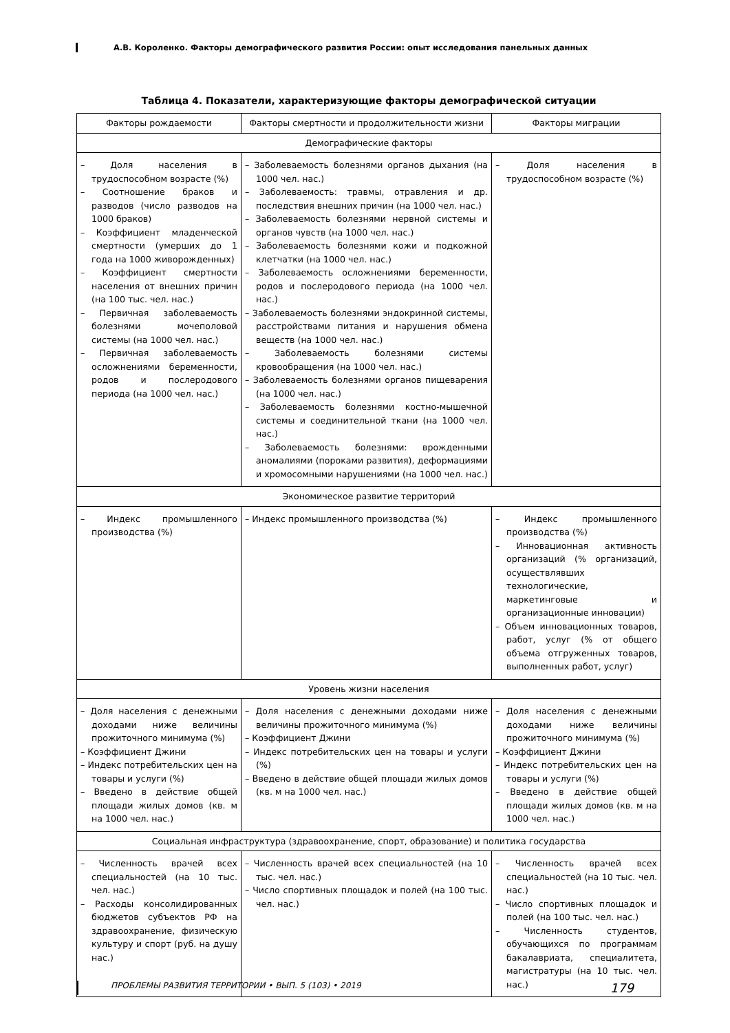А.В. Короленко. Факторы демографического развития России: опыт исследования панельных данных
Таблица 4. Показатели, характеризующие факторы демографической ситуации
| Факторы рождаемости | Факторы смертности и продолжительности жизни | Факторы миграции |
| --- | --- | --- |
| Демографические факторы | | |
| – Доля населения в трудоспособном возрасте (%) – Соотношение браков и разводов (число разводов на 1000 браков) – Коэффициент младенческой смертности (умерших до 1 года на 1000 живорожденных) – Коэффициент смертности населения от внешних причин (на 100 тыс. чел. нас.) – Первичная заболеваемость болезнями мочеполовой системы (на 1000 чел. нас.) – Первичная заболеваемость осложнениями беременности, родов и послеродового периода (на 1000 чел. нас.) | – Заболеваемость болезнями органов дыхания (на 1000 чел. нас.) – Заболеваемость: травмы, отравления и др. последствия внешних причин (на 1000 чел. нас.) – Заболеваемость болезнями нервной системы и органов чувств (на 1000 чел. нас.) – Заболеваемость болезнями кожи и подкожной клетчатки (на 1000 чел. нас.) – Заболеваемость осложнениями беременности, родов и послеродового периода (на 1000 чел. нас.) – Заболеваемость болезнями эндокринной системы, расстройствами питания и нарушения обмена веществ (на 1000 чел. нас.) – Заболеваемость болезнями системы кровообращения (на 1000 чел. нас.) – Заболеваемость болезнями органов пищеварения (на 1000 чел. нас.) – Заболеваемость болезнями костно-мышечной системы и соединительной ткани (на 1000 чел. нас.) – Заболеваемость болезнями: врожденными аномалиями (пороками развития), деформациями и хромосомными нарушениями (на 1000 чел. нас.) | – Доля населения в трудоспособном возрасте (%) |
| Экономическое развитие территорий | | |
| – Индекс промышленного производства (%) | – Индекс промышленного производства (%) | – Индекс промышленного производства (%) – Инновационная активность организаций (% организаций, осуществлявших технологические, маркетинговые и организационные инновации) – Объем инновационных товаров, работ, услуг (% от общего объема отгруженных товаров, выполненных работ, услуг) |
| Уровень жизни населения | | |
| – Доля населения с денежными доходами ниже величины прожиточного минимума (%) – Коэффициент Джини – Индекс потребительских цен на товары и услуги (%) – Введено в действие общей площади жилых домов (кв. м на 1000 чел. нас.) | – Доля населения с денежными доходами ниже величины прожиточного минимума (%) – Коэффициент Джини – Индекс потребительских цен на товары и услуги (%) – Введено в действие общей площади жилых домов (кв. м на 1000 чел. нас.) | – Доля населения с денежными доходами ниже величины прожиточного минимума (%) – Коэффициент Джини – Индекс потребительских цен на товары и услуги (%) – Введено в действие общей площади жилых домов (кв. м на 1000 чел. нас.) |
| Социальная инфраструктура (здравоохранение, спорт, образование) и политика государства | | |
| – Численность врачей всех специальностей (на 10 тыс. чел. нас.) – Расходы консолидированных бюджетов субъектов РФ на здравоохранение, физическую культуру и спорт (руб. на душу нас.) | – Численность врачей всех специальностей (на 10 тыс. чел. нас.) – Число спортивных площадок и полей (на 100 тыс. чел. нас.) | – Численность врачей всех специальностей (на 10 тыс. чел. нас.) – Число спортивных площадок и полей (на 100 тыс. чел. нас.) – Численность студентов, обучающихся по программам бакалавриата, специалитета, магистратуры (на 10 тыс. чел. нас.) |
ПРОБЛЕМЫ РАЗВИТИЯ ТЕРРИТОРИИ • ВЫП. 5 (103) • 2019 179